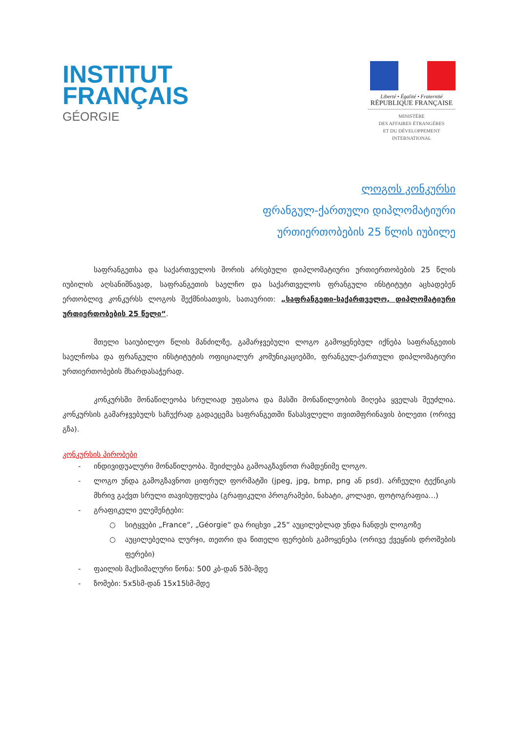INSTITUT
FRANÇAIS
GÉORGIE
Liberté • Égalité • Fraternité
RÉPUBLIQUE FRANÇAISE
MINISTÈRE
DES AFFAIRES ÉTRANGÈRES
ET DU DÉVELOPPEMENT
INTERNATIONAL
ლოგოს კონკურსი
ფრანგულ-ქართული დიპლომატიური
ურთიერთობების 25 წლის იუბილე
საფრანგეთსა და საქართველოს შორის არსებული დიპლომატიური ურთიერთობების 25 წლის იუბილის აღსანიშნავად, საფრანგეთის საელჩო და საქართველოს ფრანგული ინსტიტუტი აცხადებენ ერთობლივ კონკურსს ლოგოს შექმნისათვის, სათაურით: „საფრანგეთი-საქართველო, დიპლომატიური ურთიერთობების 25 წელი“.
მთელი საიუბილეო წლის მანძილზე, გამარჯვებული ლოგო გამოყენებულ იქნება საფრანგეთის საელჩოსა და ფრანგული ინსტიტუტის ოფიციალურ კომუნიკაციებში, ფრანგულ-ქართული დიპლომატიური ურთიერთობების მხარდასაჭერად.
კონკურსში მონაწილეობა სრულიად უფასოა და მასში მონაწილეობის მიღება ყველას შეუძლია. კონკურსის გამარჯვებულს საჩუქრად გადაეცემა საფრანგეთში წასასვლელი თვითმფრინავის ბილეთი (ორივე გზა).
კონკურსის პირობები
- ინდივიდუალური მონაწილეობა. შეიძლება გამოაგზავნოთ რამდენიმე ლოგო.
- ლოგო უნდა გამოგზავნოთ ციფრულ ფორმატში (jpeg, jpg, bmp, png ან psd). არჩეული ტექნიკის მხრივ გაქვთ სრული თავისუფლება (გრაფიკული პროგრამები, ნახატი, კოლაჟი, ფოტოგრაფია...)
- გრაფიკული ელემენტები:
○ სიტყვები „France“, „Géorgie“ და რიცხვი „25“ აუცილებლად უნდა ჩანდეს ლოგოზე
○ აუცილებელია ლურჯი, თეთრი და წითელი ფერების გამოყენება (ორივე ქვეყნის დროშების ფერები)
- ფაილის მაქსიმალური წონა: 500 კბ-დან 5მბ-მდე
- ზომები: 5x5სმ-დან 15x15სმ-მდე